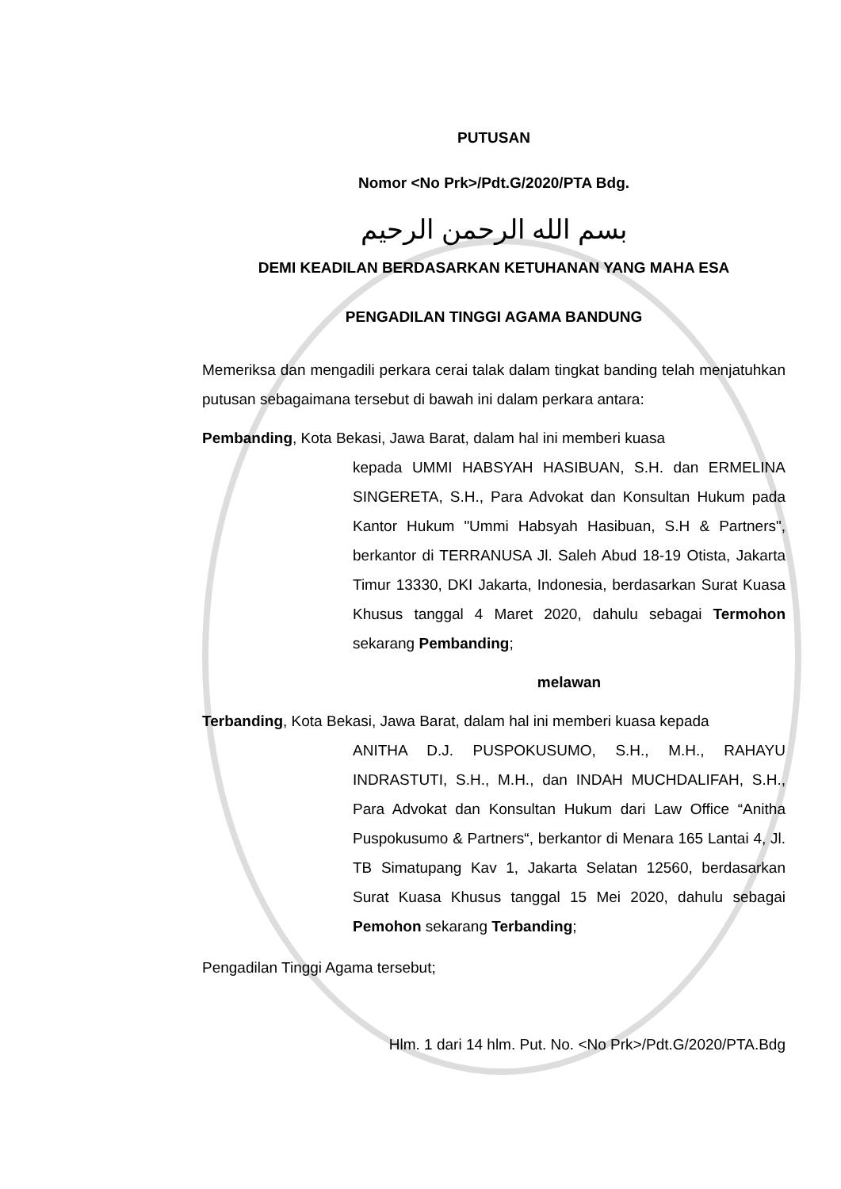PUTUSAN
Nomor <No Prk>/Pdt.G/2020/PTA Bdg.
بسم الله الرحمن الرحيم
DEMI KEADILAN BERDASARKAN KETUHANAN YANG MAHA ESA
PENGADILAN TINGGI AGAMA BANDUNG
Memeriksa dan mengadili perkara cerai talak dalam tingkat banding telah menjatuhkan putusan sebagaimana tersebut di bawah ini dalam perkara antara:
Pembanding, Kota Bekasi, Jawa Barat, dalam hal ini memberi kuasa
kepada UMMI HABSYAH HASIBUAN, S.H. dan ERMELINA SINGERETA, S.H., Para Advokat dan Konsultan Hukum pada Kantor Hukum "Ummi Habsyah Hasibuan, S.H & Partners", berkantor di TERRANUSA Jl. Saleh Abud 18-19 Otista, Jakarta Timur 13330, DKI Jakarta, Indonesia, berdasarkan Surat Kuasa Khusus tanggal 4 Maret 2020, dahulu sebagai Termohon sekarang Pembanding;
melawan
Terbanding, Kota Bekasi, Jawa Barat, dalam hal ini memberi kuasa kepada
ANITHA D.J. PUSPOKUSUMO, S.H., M.H., RAHAYU INDRASTUTI, S.H., M.H., dan INDAH MUCHDALIFAH, S.H., Para Advokat dan Konsultan Hukum dari Law Office “Anitha Puspokusumo & Partners“, berkantor di Menara 165 Lantai 4, Jl. TB Simatupang Kav 1, Jakarta Selatan 12560, berdasarkan Surat Kuasa Khusus tanggal 15 Mei 2020, dahulu sebagai Pemohon sekarang Terbanding;
Pengadilan Tinggi Agama tersebut;
Hlm. 1 dari 14 hlm. Put. No. <No Prk>/Pdt.G/2020/PTA.Bdg